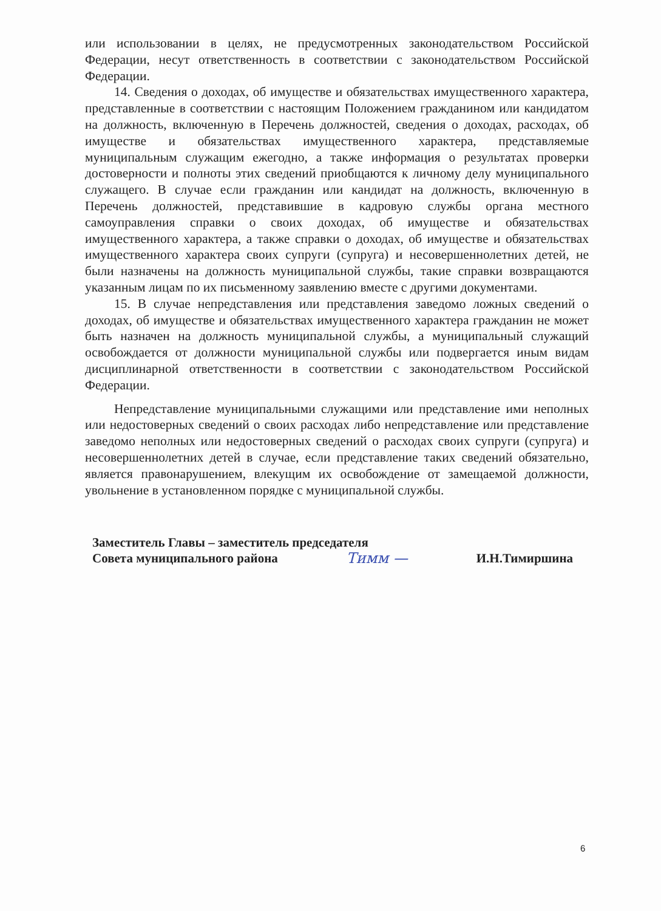или использовании в целях, не предусмотренных законодательством Российской Федерации, несут ответственность в соответствии с законодательством Российской Федерации.
14. Сведения о доходах, об имуществе и обязательствах имущественного характера, представленные в соответствии с настоящим Положением гражданином или кандидатом на должность, включенную в Перечень должностей, сведения о доходах, расходах, об имуществе и обязательствах имущественного характера, представляемые муниципальным служащим ежегодно, а также информация о результатах проверки достоверности и полноты этих сведений приобщаются к личному делу муниципального служащего. В случае если гражданин или кандидат на должность, включенную в Перечень должностей, представившие в кадровую службы органа местного самоуправления справки о своих доходах, об имуществе и обязательствах имущественного характера, а также справки о доходах, об имуществе и обязательствах имущественного характера своих супруги (супруга) и несовершеннолетних детей, не были назначены на должность муниципальной службы, такие справки возвращаются указанным лицам по их письменному заявлению вместе с другими документами.
15. В случае непредставления или представления заведомо ложных сведений о доходах, об имуществе и обязательствах имущественного характера гражданин не может быть назначен на должность муниципальной службы, а муниципальный служащий освобождается от должности муниципальной службы или подвергается иным видам дисциплинарной ответственности в соответствии с законодательством Российской Федерации.
Непредставление муниципальными служащими или представление ими неполных или недостоверных сведений о своих расходах либо непредставление или представление заведомо неполных или недостоверных сведений о расходах своих супруги (супруга) и несовершеннолетних детей в случае, если представление таких сведений обязательно, является правонарушением, влекущим их освобождение от замещаемой должности, увольнение в установленном порядке с муниципальной службы.
Заместитель Главы – заместитель председателя
Совета муниципального района Тимм — И.Н.Тимиршина
6